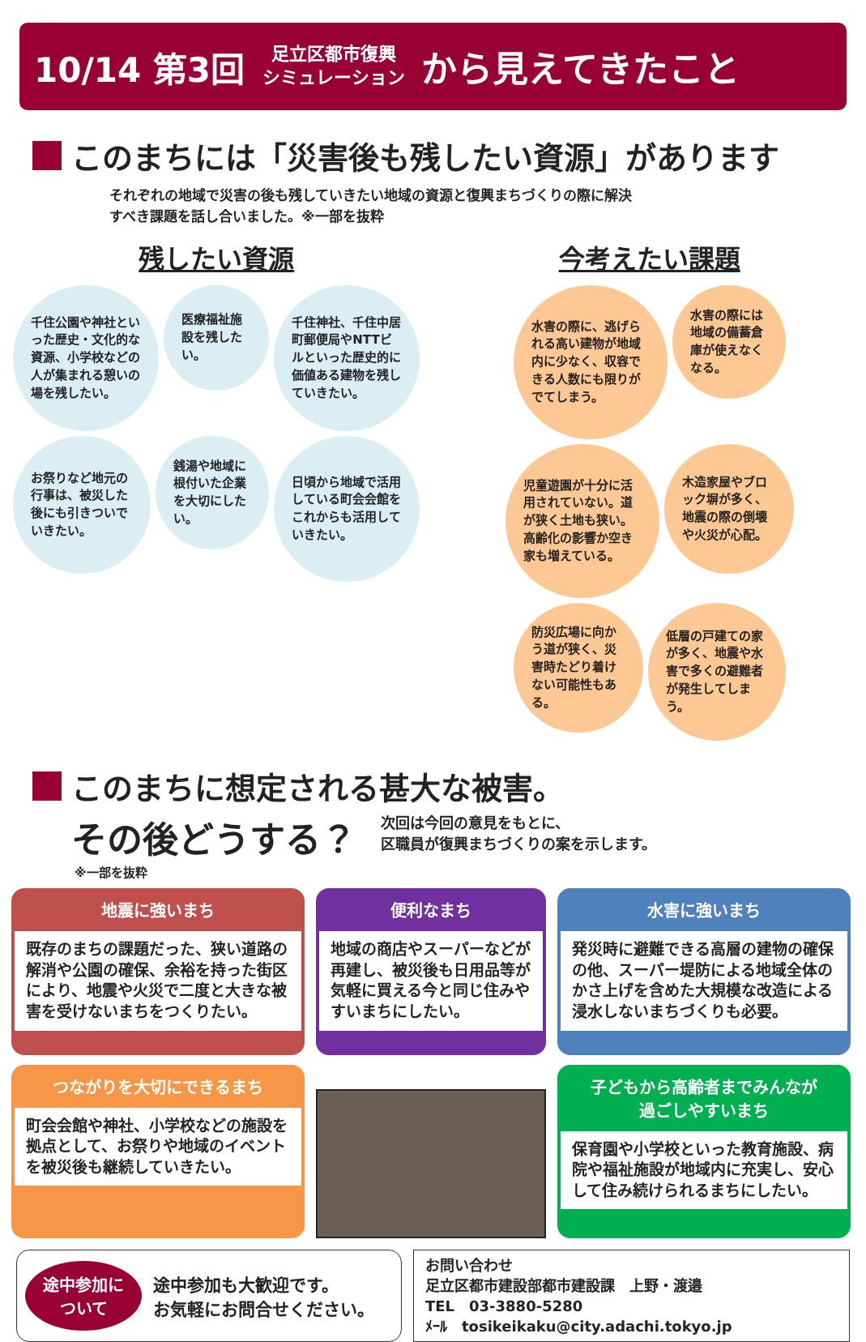10/14 第3回 足立区都市復興
シミュレーション から見えてきたこと
このまちには「災害後も残したい資源」があります
それぞれの地域で災害の後も残していきたい地域の資源と復興まちづくりの際に解決
すべき課題を話し合いました。※一部を抜粋
残したい資源
千住公園や神社といった歴史・文化的な資源、小学校などの人が集まれる憩いの場を残したい。
医療福祉施設を残したい。
千住神社、千住中居町郵便局やNTTビルといった歴史的に価値ある建物を残していきたい。
お祭りなど地元の行事は、被災した後にも引きついでいきたい。
銭湯や地域に根付いた企業を大切にしたい。
日頃から地域で活用している町会会館をこれからも活用していきたい。
今考えたい課題
水害の際に、逃げられる高い建物が地域内に少なく、収容できる人数にも限りがでてしまう。
水害の際には地域の備蓄倉庫が使えなくなる。
児童遊園が十分に活用されていない。道が狭く土地も狭い。高齢化の影響か空き家も増えている。
木造家屋やブロック塀が多く、地震の際の倒壊や火災が心配。
防災広場に向かう道が狭く、災害時たどり着けない可能性もある。
低層の戸建ての家が多く、地震や水害で多くの避難者が発生してしまう。
このまちに想定される甚大な被害。
その後どうする？ 次回は今回の意見をもとに、
区職員が復興まちづくりの案を示します。
※一部を抜粋
地震に強いまち
既存のまちの課題だった、狭い道路の解消や公園の確保、余裕を持った街区により、地震や火災で二度と大きな被害を受けないまちをつくりたい。
便利なまち
地域の商店やスーパーなどが再建し、被災後も日用品等が気軽に買える今と同じ住みやすいまちにしたい。
水害に強いまち
発災時に避難できる高層の建物の確保の他、スーパー堤防による地域全体のかさ上げを含めた大規模な改造による浸水しないまちづくりも必要。
つながりを大切にできるまち
町会会館や神社、小学校などの施設を拠点として、お祭りや地域のイベントを被災後も継続していきたい。
子どもから高齢者までみんなが
過ごしやすいまち
保育園や小学校といった教育施設、病院や福祉施設が地域内に充実し、安心して住み続けられるまちにしたい。
途中参加に
ついて
途中参加も大歓迎です。
お気軽にお問合せください。
お問い合わせ
足立区都市建設部都市建設課　上野・渡邉
TEL　03-3880-5280
ﾒｰﾙ　tosikeikaku@city.adachi.tokyo.jp